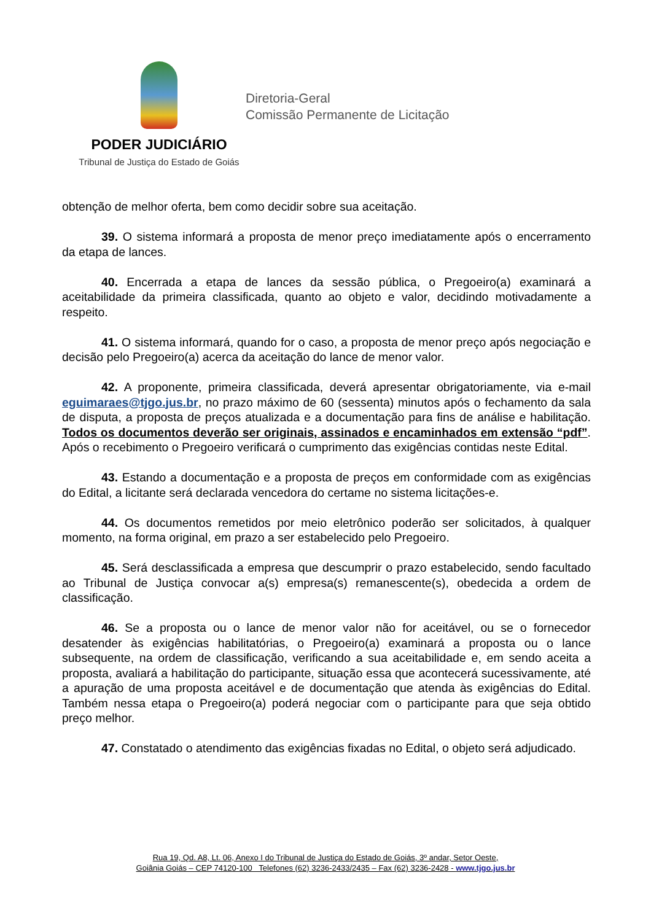PODER JUDICIÁRIO
Tribunal de Justiça do Estado de Goiás
Diretoria-Geral
Comissão Permanente de Licitação
obtenção de melhor oferta, bem como decidir sobre sua aceitação.
39. O sistema informará a proposta de menor preço imediatamente após o encerramento da etapa de lances.
40. Encerrada a etapa de lances da sessão pública, o Pregoeiro(a) examinará a aceitabilidade da primeira classificada, quanto ao objeto e valor, decidindo motivadamente a respeito.
41. O sistema informará, quando for o caso, a proposta de menor preço após negociação e decisão pelo Pregoeiro(a) acerca da aceitação do lance de menor valor.
42. A proponente, primeira classificada, deverá apresentar obrigatoriamente, via e-mail eguimaraes@tjgo.jus.br, no prazo máximo de 60 (sessenta) minutos após o fechamento da sala de disputa, a proposta de preços atualizada e a documentação para fins de análise e habilitação. Todos os documentos deverão ser originais, assinados e encaminhados em extensão “pdf”. Após o recebimento o Pregoeiro verificará o cumprimento das exigências contidas neste Edital.
43. Estando a documentação e a proposta de preços em conformidade com as exigências do Edital, a licitante será declarada vencedora do certame no sistema licitações-e.
44. Os documentos remetidos por meio eletrônico poderão ser solicitados, à qualquer momento, na forma original, em prazo a ser estabelecido pelo Pregoeiro.
45. Será desclassificada a empresa que descumprir o prazo estabelecido, sendo facultado ao Tribunal de Justiça convocar a(s) empresa(s) remanescente(s), obedecida a ordem de classificação.
46. Se a proposta ou o lance de menor valor não for aceitável, ou se o fornecedor desatender às exigências habilitatórias, o Pregoeiro(a) examinará a proposta ou o lance subsequente, na ordem de classificação, verificando a sua aceitabilidade e, em sendo aceita a proposta, avaliará a habilitação do participante, situação essa que acontecerá sucessivamente, até a apuração de uma proposta aceitável e de documentação que atenda às exigências do Edital. Também nessa etapa o Pregoeiro(a) poderá negociar com o participante para que seja obtido preço melhor.
47. Constatado o atendimento das exigências fixadas no Edital, o objeto será adjudicado.
Rua 19, Qd. A8, Lt. 06, Anexo I do Tribunal de Justiça do Estado de Goiás, 3º andar, Setor Oeste,
Goiânia Goiás – CEP 74120-100 Telefones (62) 3236-2433/2435 – Fax (62) 3236-2428 - www.tjgo.jus.br